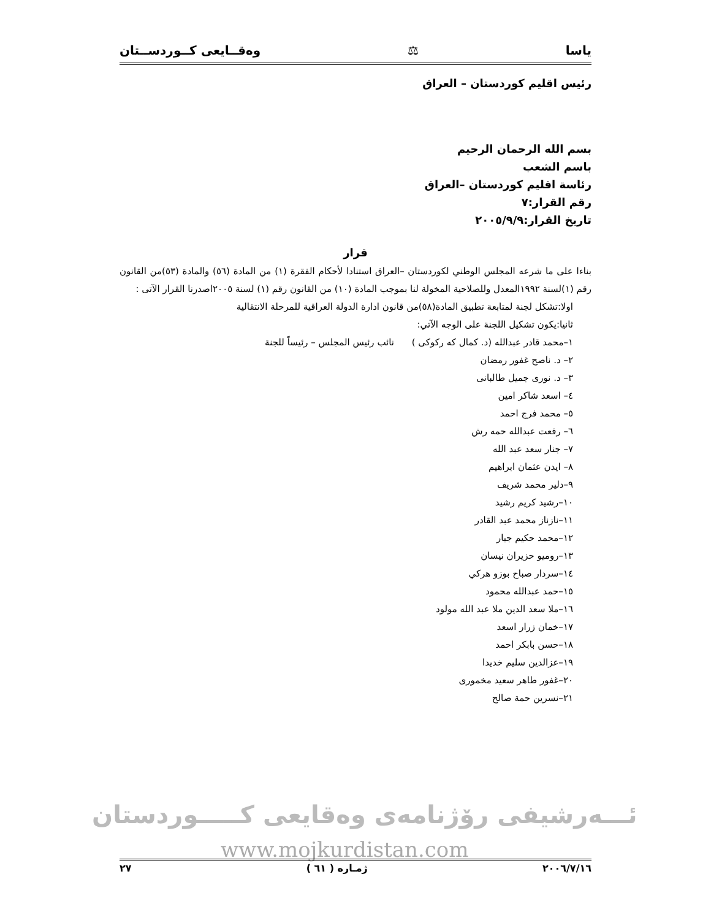ياسا ⚖ وەقــايعى كــوردســتان
رئيس اقليم كوردستان – العراق
بسم الله الرحمان الرحيم
باسم الشعب
رئاسة اقليم كوردستان –العراق
رقم القرار:٧
تاريخ القرار:٢٠٠٥/٩/٩
قرار
بناءا على ما شرعه المجلس الوطني لكوردستان –العراق استنادا لأحكام الفقرة (١) من المادة (٥٦) والمادة (٥٣)من القانون رقم (١)لسنة ١٩٩٢المعدل وللصلاحية المخولة لنا بموجب المادة (١٠) من القانون رقم (١) لسنة ٢٠٠٥اصدرنا القرار الآتى :
اولا:تشكل لجنة لمتابعة تطبيق المادة(٥٨)من قانون ادارة الدولة العراقية للمرحلة الانتقالية
ثانيا:يكون تشكيل اللجنة على الوجه الآتي:
١–محمد قادر عبدالله (د. كمال كه ركوكى ) نائب رئيس المجلس – رئيساً للجنة
٢– د. ناصح غفور رمضان
٣– د. نورى جميل طالبانى
٤– اسعد شاكر امين
٥– محمد فرج احمد
٦– رفعت عبدالله حمه رش
٧– جنار سعد عبد الله
٨– ايدن عثمان ابراهيم
٩–دلير محمد شريف
١٠–رشيد كريم رشيد
١١–نازناز محمد عبد القادر
١٢–محمد حكيم جبار
١٣–روميو حزيران نيسان
١٤–سردار صباح بوزو هركي
١٥–حمد عبدالله محمود
١٦–ملا سعد الدين ملا عبد الله مولود
١٧–خمان زرار اسعد
١٨–حسن بابكر احمد
١٩–عزالدين سليم خديدا
٢٠–غفور طاهر سعيد مخمورى
٢١–نسرين حمة صالح
ئـــەرشيفى رۆژنامەى وەقايعى كـــــوردستان
www.mojkurdistan.com
٢٠٠٦/٧/١٦ ژمـاره ( ٦١ ) ٢٧